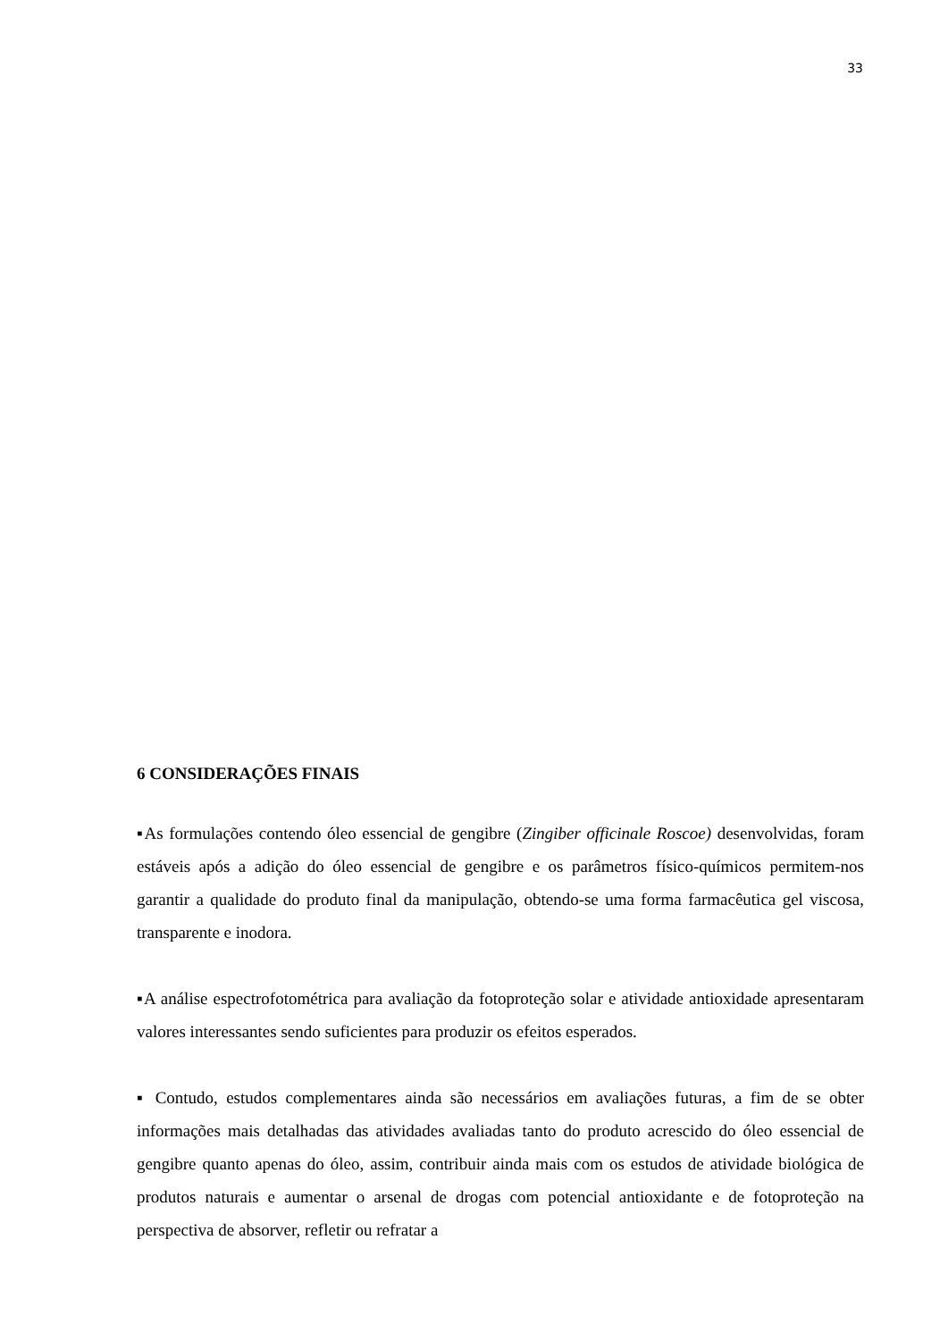33
6 CONSIDERAÇÕES FINAIS
▪As formulações contendo óleo essencial de gengibre (Zingiber officinale Roscoe) desenvolvidas, foram estáveis após a adição do óleo essencial de gengibre e os parâmetros físico-químicos permitem-nos garantir a qualidade do produto final da manipulação, obtendo-se uma forma farmacêutica gel viscosa, transparente e inodora.
▪A análise espectrofotométrica para avaliação da fotoproteção solar e atividade antioxidade apresentaram valores interessantes sendo suficientes para produzir os efeitos esperados.
▪ Contudo, estudos complementares ainda são necessários em avaliações futuras, a fim de se obter informações mais detalhadas das atividades avaliadas tanto do produto acrescido do óleo essencial de gengibre quanto apenas do óleo, assim, contribuir ainda mais com os estudos de atividade biológica de produtos naturais e aumentar o arsenal de drogas com potencial antioxidante e de fotoproteção na perspectiva de absorver, refletir ou refratar a